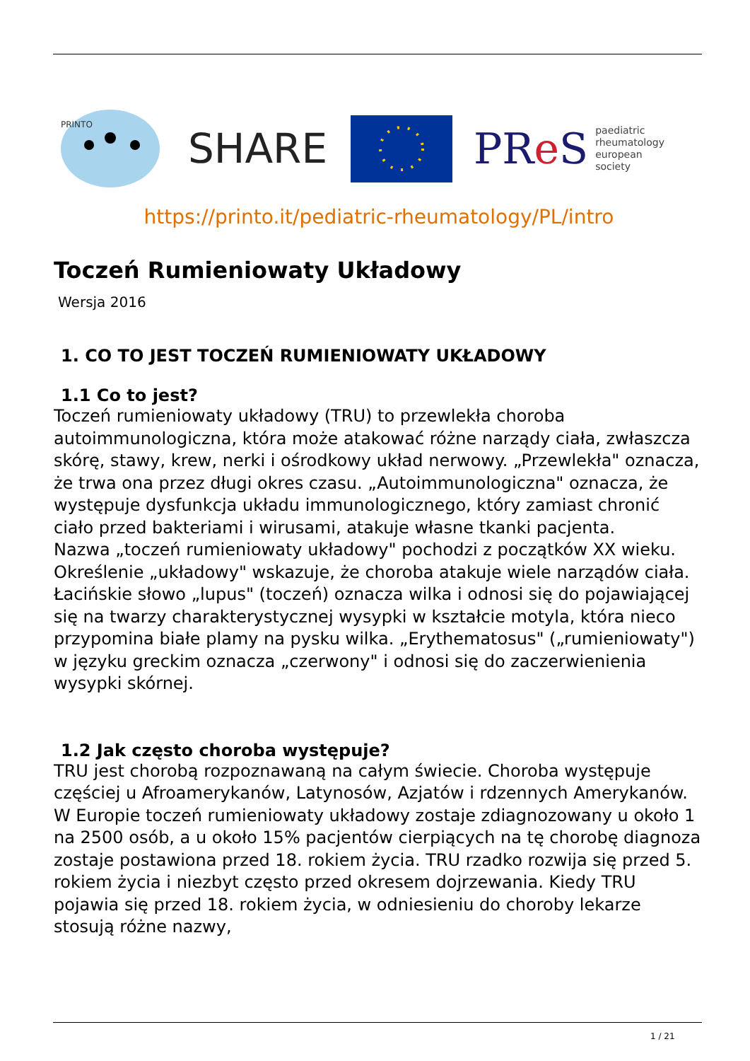PRINTO
SHARE
PRe S paediatric
rheumatology
european
society
https://printo.it/pediatric-rheumatology/PL/intro
Toczeń Rumieniowaty Układowy
Wersja 2016
1. CO TO JEST TOCZEŃ RUMIENIOWATY UKŁADOWY
1.1 Co to jest?
Toczeń rumieniowaty układowy (TRU) to przewlekła choroba autoimmunologiczna, która może atakować różne narządy ciała, zwłaszcza skórę, stawy, krew, nerki i ośrodkowy układ nerwowy. „Przewlekła" oznacza, że trwa ona przez długi okres czasu. „Autoimmunologiczna" oznacza, że występuje dysfunkcja układu immunologicznego, który zamiast chronić ciało przed bakteriami i wirusami, atakuje własne tkanki pacjenta.
Nazwa „toczeń rumieniowaty układowy" pochodzi z początków XX wieku. Określenie „układowy" wskazuje, że choroba atakuje wiele narządów ciała. Łacińskie słowo „lupus" (toczeń) oznacza wilka i odnosi się do pojawiającej się na twarzy charakterystycznej wysypki w kształcie motyla, która nieco przypomina białe plamy na pysku wilka. „Erythematosus" („rumieniowaty") w języku greckim oznacza „czerwony" i odnosi się do zaczerwienienia wysypki skórnej.
1.2 Jak często choroba występuje?
TRU jest chorobą rozpoznawaną na całym świecie. Choroba występuje częściej u Afroamerykanów, Latynosów, Azjatów i rdzennych Amerykanów. W Europie toczeń rumieniowaty układowy zostaje zdiagnozowany u około 1 na 2500 osób, a u około 15% pacjentów cierpiących na tę chorobę diagnoza zostaje postawiona przed 18. rokiem życia. TRU rzadko rozwija się przed 5. rokiem życia i niezbyt często przed okresem dojrzewania. Kiedy TRU pojawia się przed 18. rokiem życia, w odniesieniu do choroby lekarze stosują różne nazwy,
1 / 21